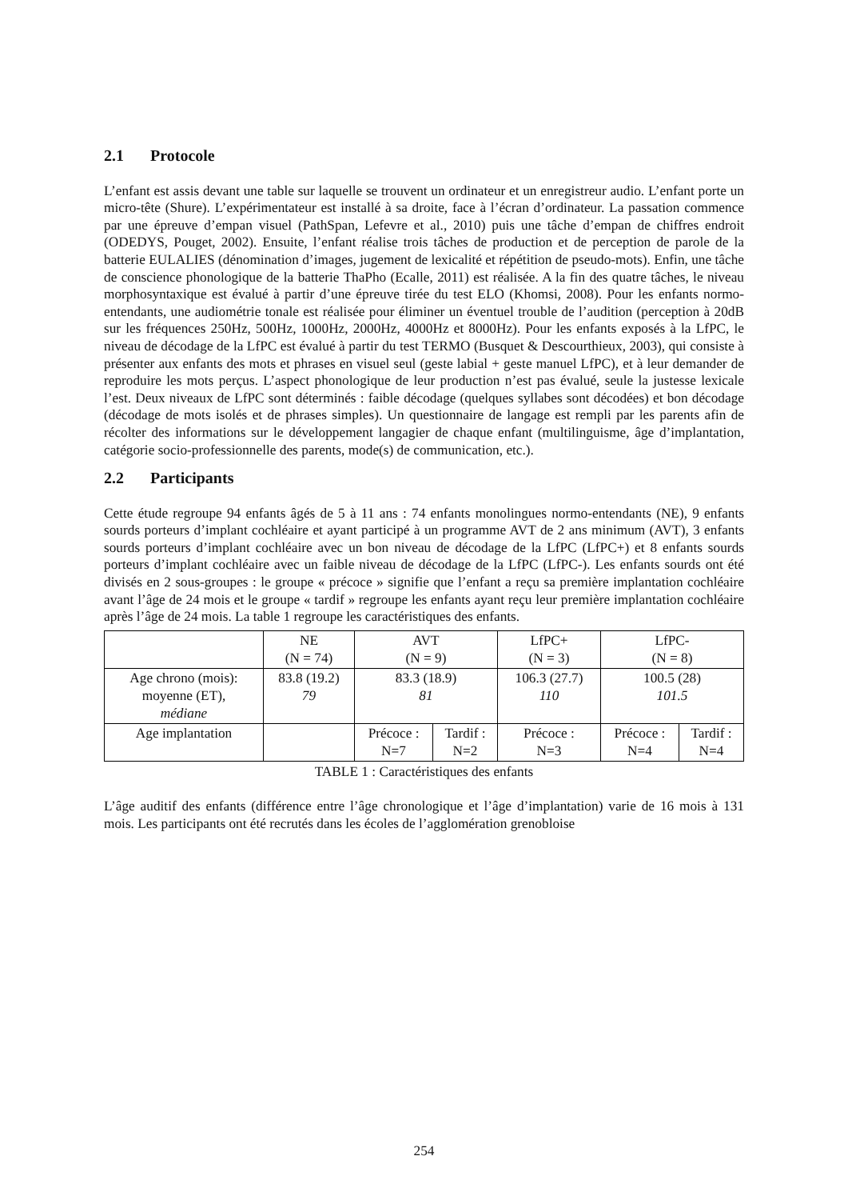2.1 Protocole
L’enfant est assis devant une table sur laquelle se trouvent un ordinateur et un enregistreur audio. L’enfant porte un micro-tête (Shure). L’expérimentateur est installé à sa droite, face à l’écran d’ordinateur. La passation commence par une épreuve d’empan visuel (PathSpan, Lefevre et al., 2010) puis une tâche d’empan de chiffres endroit (ODEDYS, Pouget, 2002). Ensuite, l’enfant réalise trois tâches de production et de perception de parole de la batterie EULALIES (dénomination d’images, jugement de lexicalité et répétition de pseudo-mots). Enfin, une tâche de conscience phonologique de la batterie ThaPho (Ecalle, 2011) est réalisée. A la fin des quatre tâches, le niveau morphosyntaxique est évalué à partir d’une épreuve tirée du test ELO (Khomsi, 2008). Pour les enfants normo-entendants, une audiométrie tonale est réalisée pour éliminer un éventuel trouble de l’audition (perception à 20dB sur les fréquences 250Hz, 500Hz, 1000Hz, 2000Hz, 4000Hz et 8000Hz). Pour les enfants exposés à la LfPC, le niveau de décodage de la LfPC est évalué à partir du test TERMO (Busquet & Descourthieux, 2003), qui consiste à présenter aux enfants des mots et phrases en visuel seul (geste labial + geste manuel LfPC), et à leur demander de reproduire les mots perçus. L’aspect phonologique de leur production n’est pas évalué, seule la justesse lexicale l’est. Deux niveaux de LfPC sont déterminés : faible décodage (quelques syllabes sont décodées) et bon décodage (décodage de mots isolés et de phrases simples). Un questionnaire de langage est rempli par les parents afin de récolter des informations sur le développement langagier de chaque enfant (multilinguisme, âge d’implantation, catégorie socio-professionnelle des parents, mode(s) de communication, etc.).
2.2 Participants
Cette étude regroupe 94 enfants âgés de 5 à 11 ans : 74 enfants monolingues normo-entendants (NE), 9 enfants sourds porteurs d’implant cochléaire et ayant participé à un programme AVT de 2 ans minimum (AVT), 3 enfants sourds porteurs d’implant cochléaire avec un bon niveau de décodage de la LfPC (LfPC+) et 8 enfants sourds porteurs d’implant cochléaire avec un faible niveau de décodage de la LfPC (LfPC-). Les enfants sourds ont été divisés en 2 sous-groupes : le groupe « précoce » signifie que l’enfant a reçu sa première implantation cochléaire avant l’âge de 24 mois et le groupe « tardif » regroupe les enfants ayant reçu leur première implantation cochléaire après l’âge de 24 mois. La table 1 regroupe les caractéristiques des enfants.
| | NE (N = 74) | AVT (N = 9) | | LfPC+ (N = 3) | LfPC- (N = 8) | |
| --- | --- | --- | --- | --- | --- | --- |
| Age chrono (mois): moyenne (ET), médiane | 83.8 (19.2) 79 | 83.3 (18.9) 81 | | 106.3 (27.7) 110 | 100.5 (28) 101.5 | |
| Age implantation | | Précoce : N=7 | Tardif : N=2 | Précoce : N=3 | Précoce : N=4 | Tardif : N=4 |
TABLE 1 : Caractéristiques des enfants
L’âge auditif des enfants (différence entre l’âge chronologique et l’âge d’implantation) varie de 16 mois à 131 mois. Les participants ont été recrutés dans les écoles de l’agglomération grenobloise
254